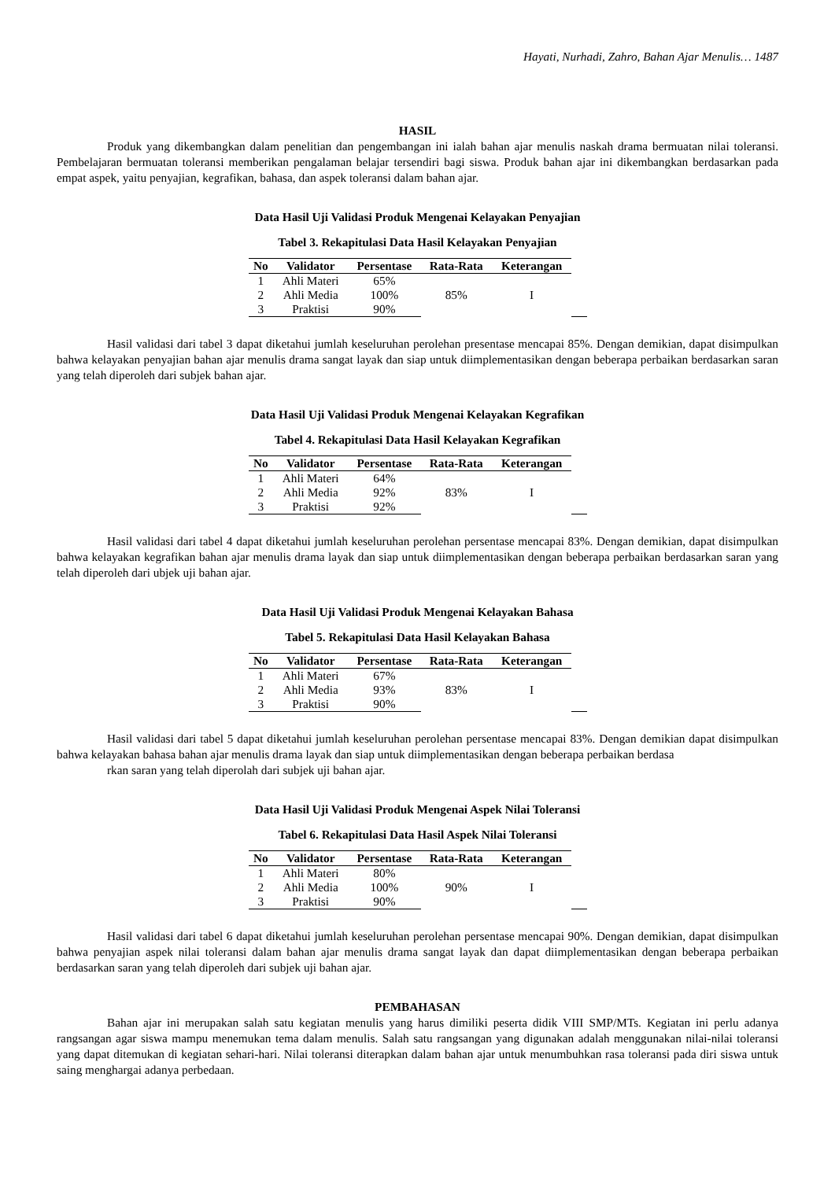Hayati, Nurhadi, Zahro, Bahan Ajar Menulis… 1487
HASIL
Produk yang dikembangkan dalam penelitian dan pengembangan ini ialah bahan ajar menulis naskah drama bermuatan nilai toleransi. Pembelajaran bermuatan toleransi memberikan pengalaman belajar tersendiri bagi siswa. Produk bahan ajar ini dikembangkan berdasarkan pada empat aspek, yaitu penyajian, kegrafikan, bahasa, dan aspek toleransi dalam bahan ajar.
Data Hasil Uji Validasi Produk Mengenai Kelayakan Penyajian
Tabel 3. Rekapitulasi Data Hasil Kelayakan Penyajian
| No | Validator | Persentase | Rata-Rata | Keterangan | | |
| --- | --- | --- | --- | --- | --- | --- |
| 1 | Ahli Materi | 65% | 85% | I | | |
| 2 | Ahli Media | 100% | | | | |
| 3 | Praktisi | 90% | | | | |
Hasil validasi dari tabel 3 dapat diketahui jumlah keseluruhan perolehan presentase mencapai 85%. Dengan demikian, dapat disimpulkan bahwa kelayakan penyajian bahan ajar menulis drama sangat layak dan siap untuk diimplementasikan dengan beberapa perbaikan berdasarkan saran yang telah diperoleh dari subjek bahan ajar.
Data Hasil Uji Validasi Produk Mengenai Kelayakan Kegrafikan
Tabel 4. Rekapitulasi Data Hasil Kelayakan Kegrafikan
| No | Validator | Persentase | Rata-Rata | Keterangan | | |
| --- | --- | --- | --- | --- | --- | --- |
| 1 | Ahli Materi | 64% | 83% | I | | |
| 2 | Ahli Media | 92% | | | | |
| 3 | Praktisi | 92% | | | | |
Hasil validasi dari tabel 4 dapat diketahui jumlah keseluruhan perolehan persentase mencapai 83%. Dengan demikian, dapat disimpulkan bahwa kelayakan kegrafikan bahan ajar menulis drama layak dan siap untuk diimplementasikan dengan beberapa perbaikan berdasarkan saran yang telah diperoleh dari ubjek uji bahan ajar.
Data Hasil Uji Validasi Produk Mengenai Kelayakan Bahasa
Tabel 5. Rekapitulasi Data Hasil Kelayakan Bahasa
| No | Validator | Persentase | Rata-Rata | Keterangan | | |
| --- | --- | --- | --- | --- | --- | --- |
| 1 | Ahli Materi | 67% | 83% | I | | |
| 2 | Ahli Media | 93% | | | | |
| 3 | Praktisi | 90% | | | | |
Hasil validasi dari tabel 5 dapat diketahui jumlah keseluruhan perolehan persentase mencapai 83%. Dengan demikian dapat disimpulkan bahwa kelayakan bahasa bahan ajar menulis drama layak dan siap untuk diimplementasikan dengan beberapa perbaikan berdasa
rkan saran yang telah diperolah dari subjek uji bahan ajar.
Data Hasil Uji Validasi Produk Mengenai Aspek Nilai Toleransi
Tabel 6. Rekapitulasi Data Hasil Aspek Nilai Toleransi
| No | Validator | Persentase | Rata-Rata | Keterangan | | |
| --- | --- | --- | --- | --- | --- | --- |
| 1 | Ahli Materi | 80% | 90% | I | | |
| 2 | Ahli Media | 100% | | | | |
| 3 | Praktisi | 90% | | | | |
Hasil validasi dari tabel 6 dapat diketahui jumlah keseluruhan perolehan persentase mencapai 90%. Dengan demikian, dapat disimpulkan bahwa penyajian aspek nilai toleransi dalam bahan ajar menulis drama sangat layak dan dapat diimplementasikan dengan beberapa perbaikan berdasarkan saran yang telah diperoleh dari subjek uji bahan ajar.
PEMBAHASAN
Bahan ajar ini merupakan salah satu kegiatan menulis yang harus dimiliki peserta didik VIII SMP/MTs. Kegiatan ini perlu adanya rangsangan agar siswa mampu menemukan tema dalam menulis. Salah satu rangsangan yang digunakan adalah menggunakan nilai-nilai toleransi yang dapat ditemukan di kegiatan sehari-hari. Nilai toleransi diterapkan dalam bahan ajar untuk menumbuhkan rasa toleransi pada diri siswa untuk saing menghargai adanya perbedaan.